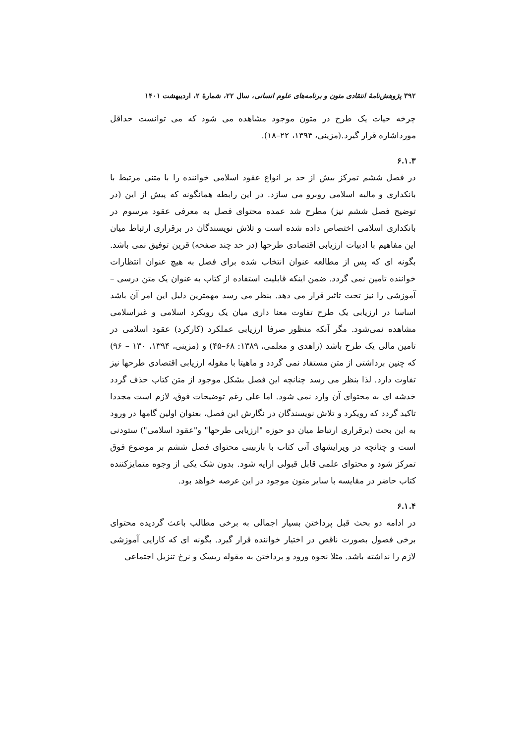۳۹۲ پژوهش‌نامهٔ انتقادی متون و برنامه‌های علوم انسانی، سال ۲۲، شمارهٔ ۲، اردیبهشت ۱۴۰۱
چرخه حیات یک طرح در متون موجود مشاهده می شود که می توانست حداقل مورداشاره قرار گیرد.(مزینی، ۱۳۹۴، ۲۲–۱۸).
۶.۱.۳
در فصل ششم تمرکز بیش از حد بر انواع عقود اسلامی خواننده را با متنی مرتبط با بانکداری و مالیه اسلامی روبرو می سازد. در این رابطه همانگونه که پیش از این (در توضیح فصل ششم نیز) مطرح شد عمده محتوای فصل به معرفی عقود مرسوم در بانکداری اسلامی اختصاص داده شده است و تلاش نویسندگان در برقراری ارتباط میان این مفاهیم با ادبیات ارزیابی اقتصادی طرحها (در حد چند صفحه) قرین توفیق نمی باشد. بگونه ای که پس از مطالعه عنوان انتخاب شده برای فصل به هیچ عنوان انتظارات خواننده تامین نمی گردد. ضمن اینکه قابلیت استفاده از کتاب به عنوان یک متن درسی – آموزشی را نیز تحت تاثیر قرار می دهد. بنظر می رسد مهمترین دلیل این امر آن باشد اساسا در ارزیابی یک طرح تفاوت معنا داری میان یک رویکرد اسلامی و غیراسلامی مشاهده نمی‌شود. مگر آنکه منظور صرفا ارزیابی عملکرد (کارکرد) عقود اسلامی در تامین مالی یک طرح باشد (زاهدی و معلمی، ۱۳۸۹: ۶۸–۴۵) و (مزینی، ۱۳۹۴، ۱۳۰ – ۹۶) که چنین برداشتی از متن مستفاد نمی گردد و ماهیتا با مقوله ارزیابی اقتصادی طرحها نیز تفاوت دارد. لذا بنظر می رسد چنانچه این فصل بشکل موجود از متن کتاب حذف گردد خدشه ای به محتوای آن وارد نمی شود. اما علی رغم توضیحات فوق، لازم است مجددا تاکید گردد که رویکرد و تلاش نویسندگان در نگارش این فصل، بعنوان اولین گامها در ورود به این بحث (برقراری ارتباط میان دو حوزه "ارزیابی طرحها" و"عقود اسلامی") ستودنی است و چنانچه در ویرایشهای آتی کتاب با بازبینی محتوای فصل ششم بر موضوع فوق تمرکز شود و محتوای علمی قابل قبولی ارایه شود. بدون شک یکی از وجوه متمایزکننده کتاب حاضر در مقایسه با سایر متون موجود در این عرصه خواهد بود.
۶.۱.۴
در ادامه دو بحث قبل پرداختن بسیار اجمالی به برخی مطالب باعث گردیده محتوای برخی فصول بصورت ناقص در اختیار خواننده قرار گیرد. بگونه ای که کارایی آموزشی لازم را نداشته باشد. مثلا نحوه ورود و پرداختن به مقوله ریسک و نرخ تنزیل اجتماعی